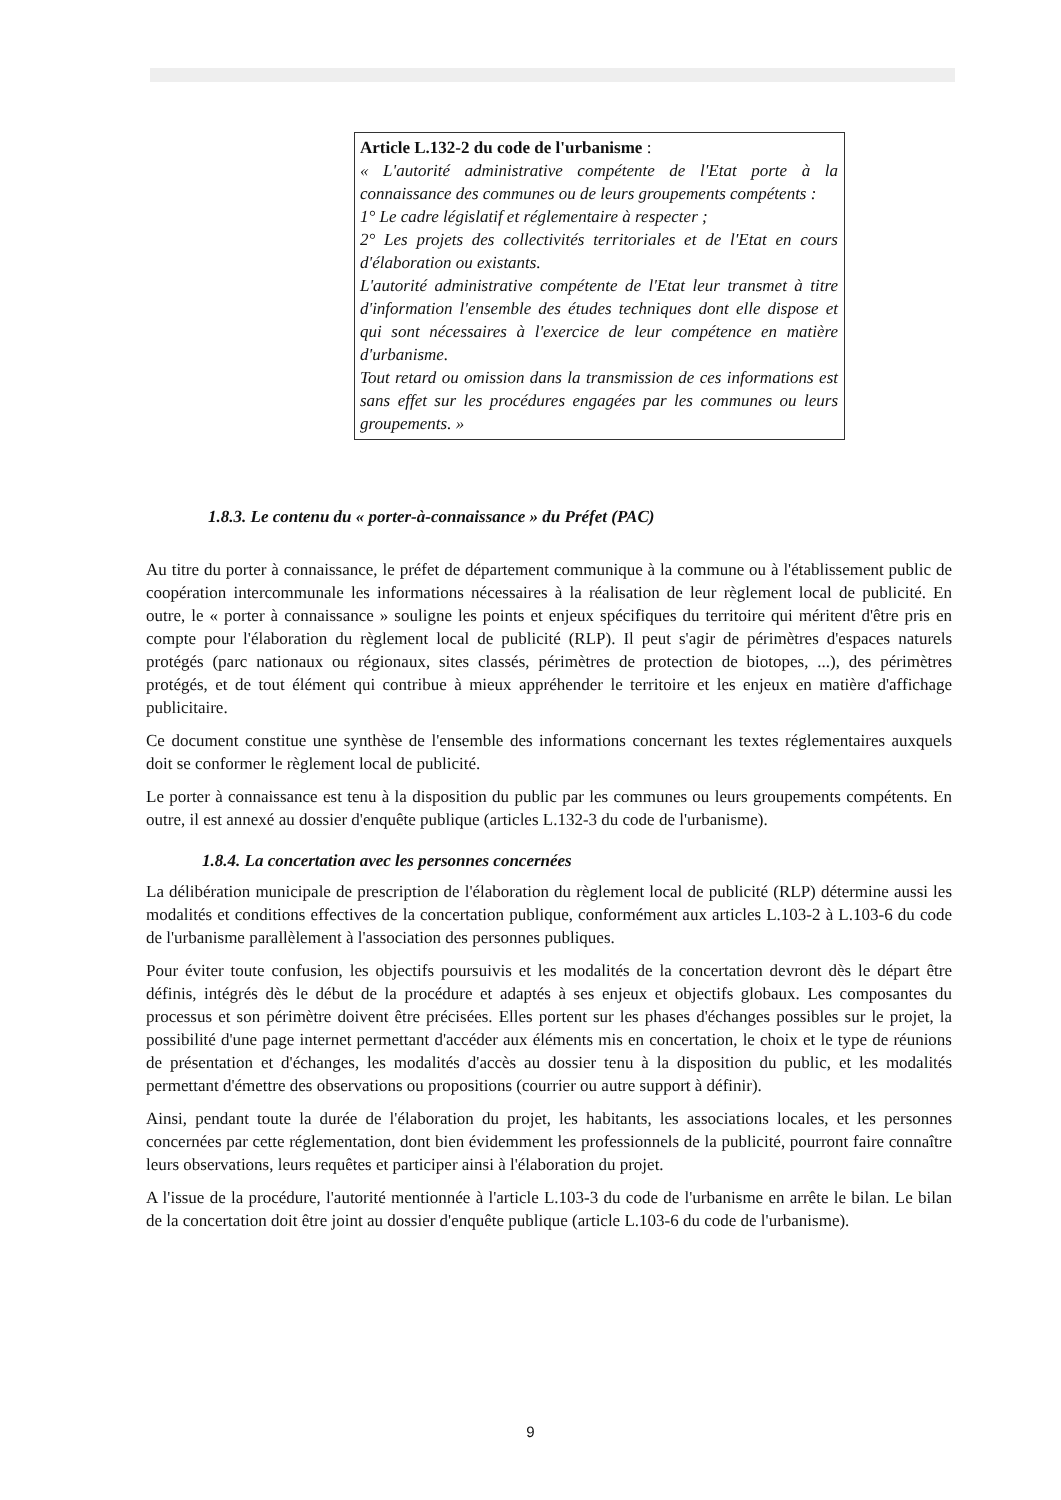Article L.132-2 du code de l'urbanisme :
« L'autorité administrative compétente de l'Etat porte à la connaissance des communes ou de leurs groupements compétents :
1° Le cadre législatif et réglementaire à respecter ;
2° Les projets des collectivités territoriales et de l'Etat en cours d'élaboration ou existants.
L'autorité administrative compétente de l'Etat leur transmet à titre d'information l'ensemble des études techniques dont elle dispose et qui sont nécessaires à l'exercice de leur compétence en matière d'urbanisme.
Tout retard ou omission dans la transmission de ces informations est sans effet sur les procédures engagées par les communes ou leurs groupements. »
1.8.3. Le contenu du « porter-à-connaissance » du Préfet (PAC)
Au titre du porter à connaissance, le préfet de département communique à la commune ou à l'établissement public de coopération intercommunale les informations nécessaires à la réalisation de leur règlement local de publicité. En outre, le « porter à connaissance » souligne les points et enjeux spécifiques du territoire qui méritent d'être pris en compte pour l'élaboration du règlement local de publicité (RLP). Il peut s'agir de périmètres d'espaces naturels protégés (parc nationaux ou régionaux, sites classés, périmètres de protection de biotopes, ...), des périmètres protégés, et de tout élément qui contribue à mieux appréhender le territoire et les enjeux en matière d'affichage publicitaire.
Ce document constitue une synthèse de l'ensemble des informations concernant les textes réglementaires auxquels doit se conformer le règlement local de publicité.
Le porter à connaissance est tenu à la disposition du public par les communes ou leurs groupements compétents. En outre, il est annexé au dossier d'enquête publique (articles L.132-3 du code de l'urbanisme).
1.8.4. La concertation avec les personnes concernées
La délibération municipale de prescription de l'élaboration du règlement local de publicité (RLP) détermine aussi les modalités et conditions effectives de la concertation publique, conformément aux articles L.103-2 à L.103-6 du code de l'urbanisme parallèlement à l'association des personnes publiques.
Pour éviter toute confusion, les objectifs poursuivis et les modalités de la concertation devront dès le départ être définis, intégrés dès le début de la procédure et adaptés à ses enjeux et objectifs globaux. Les composantes du processus et son périmètre doivent être précisées. Elles portent sur les phases d'échanges possibles sur le projet, la possibilité d'une page internet permettant d'accéder aux éléments mis en concertation, le choix et le type de réunions de présentation et d'échanges, les modalités d'accès au dossier tenu à la disposition du public, et les modalités permettant d'émettre des observations ou propositions (courrier ou autre support à définir).
Ainsi, pendant toute la durée de l'élaboration du projet, les habitants, les associations locales, et les personnes concernées par cette réglementation, dont bien évidemment les professionnels de la publicité, pourront faire connaître leurs observations, leurs requêtes et participer ainsi à l'élaboration du projet.
A l'issue de la procédure, l'autorité mentionnée à l'article L.103-3 du code de l'urbanisme en arrête le bilan. Le bilan de la concertation doit être joint au dossier d'enquête publique (article L.103-6 du code de l'urbanisme).
9